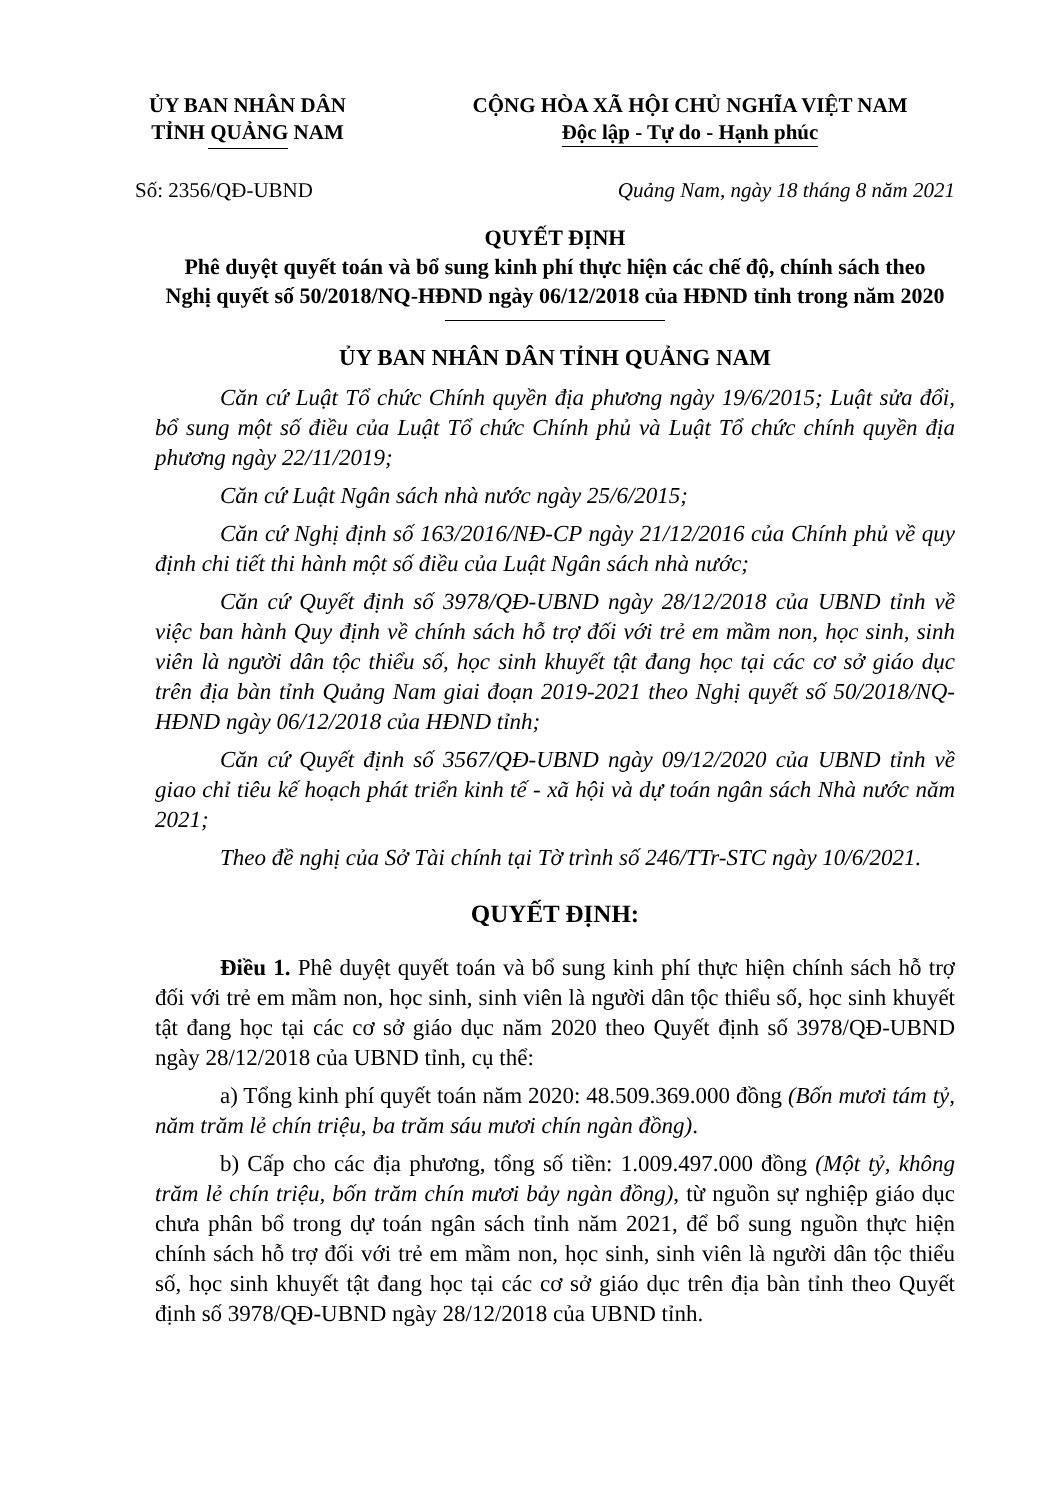ỦY BAN NHÂN DÂN
TỈNH QUẢNG NAM
CỘNG HÒA XÃ HỘI CHỦ NGHĨA VIỆT NAM
Độc lập - Tự do - Hạnh phúc
Số: 2356/QĐ-UBND Quảng Nam, ngày 18 tháng 8 năm 2021
QUYẾT ĐỊNH
Phê duyệt quyết toán và bổ sung kinh phí thực hiện các chế độ, chính sách theo
Nghị quyết số 50/2018/NQ-HĐND ngày 06/12/2018 của HĐND tỉnh trong năm 2020
ỦY BAN NHÂN DÂN TỈNH QUẢNG NAM
Căn cứ Luật Tổ chức Chính quyền địa phương ngày 19/6/2015; Luật sửa đổi, bổ sung một số điều của Luật Tổ chức Chính phủ và Luật Tổ chức chính quyền địa phương ngày 22/11/2019;
Căn cứ Luật Ngân sách nhà nước ngày 25/6/2015;
Căn cứ Nghị định số 163/2016/NĐ-CP ngày 21/12/2016 của Chính phủ về quy định chi tiết thi hành một số điều của Luật Ngân sách nhà nước;
Căn cứ Quyết định số 3978/QĐ-UBND ngày 28/12/2018 của UBND tỉnh về việc ban hành Quy định về chính sách hỗ trợ đối với trẻ em mầm non, học sinh, sinh viên là người dân tộc thiểu số, học sinh khuyết tật đang học tại các cơ sở giáo dục trên địa bàn tỉnh Quảng Nam giai đoạn 2019-2021 theo Nghị quyết số 50/2018/NQ-HĐND ngày 06/12/2018 của HĐND tỉnh;
Căn cứ Quyết định số 3567/QĐ-UBND ngày 09/12/2020 của UBND tỉnh về giao chỉ tiêu kế hoạch phát triển kinh tế - xã hội và dự toán ngân sách Nhà nước năm 2021;
Theo đề nghị của Sở Tài chính tại Tờ trình số 246/TTr-STC ngày 10/6/2021.
QUYẾT ĐỊNH:
Điều 1. Phê duyệt quyết toán và bổ sung kinh phí thực hiện chính sách hỗ trợ đối với trẻ em mầm non, học sinh, sinh viên là người dân tộc thiểu số, học sinh khuyết tật đang học tại các cơ sở giáo dục năm 2020 theo Quyết định số 3978/QĐ-UBND ngày 28/12/2018 của UBND tỉnh, cụ thể:
a) Tổng kinh phí quyết toán năm 2020: 48.509.369.000 đồng (Bốn mươi tám tỷ, năm trăm lẻ chín triệu, ba trăm sáu mươi chín ngàn đồng).
b) Cấp cho các địa phương, tổng số tiền: 1.009.497.000 đồng (Một tỷ, không trăm lẻ chín triệu, bốn trăm chín mươi bảy ngàn đồng), từ nguồn sự nghiệp giáo dục chưa phân bổ trong dự toán ngân sách tỉnh năm 2021, để bổ sung nguồn thực hiện chính sách hỗ trợ đối với trẻ em mầm non, học sinh, sinh viên là người dân tộc thiểu số, học sinh khuyết tật đang học tại các cơ sở giáo dục trên địa bàn tỉnh theo Quyết định số 3978/QĐ-UBND ngày 28/12/2018 của UBND tỉnh.